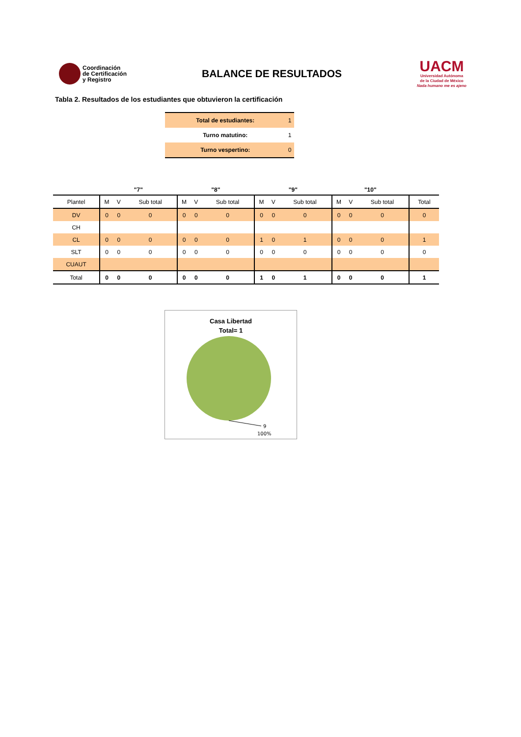Coordinación
de Certificación
y Registro
BALANCE DE RESULTADOS
UACM
Universidad Autónoma
de la Ciudad de México
Nada humano me es ajeno
Tabla 2. Resultados de los estudiantes que obtuvieron la certificación
| Total de estudiantes: | 1 |
| Turno matutino: | 1 |
| Turno vespertino: | 0 |
| | "7" | | | "8" | | | "9" | | | "10" | | | |
| --- | --- | --- | --- | --- | --- | --- | --- | --- | --- | --- | --- | --- | --- |
| Plantel | M | V | Sub total | M | V | Sub total | M | V | Sub total | M | V | Sub total | Total |
| DV | 0 | 0 | 0 | 0 | 0 | 0 | 0 | 0 | 0 | 0 | 0 | 0 | 0 |
| CH | | | | | | | | | | | | | |
| CL | 0 | 0 | 0 | 0 | 0 | 0 | 1 | 0 | 1 | 0 | 0 | 0 | 1 |
| SLT | 0 | 0 | 0 | 0 | 0 | 0 | 0 | 0 | 0 | 0 | 0 | 0 | 0 |
| CUAUT | | | | | | | | | | | | | |
| Total | 0 | 0 | 0 | 0 | 0 | 0 | 1 | 0 | 1 | 0 | 0 | 0 | 1 |
Casa Libertad
Total= 1
9
100%